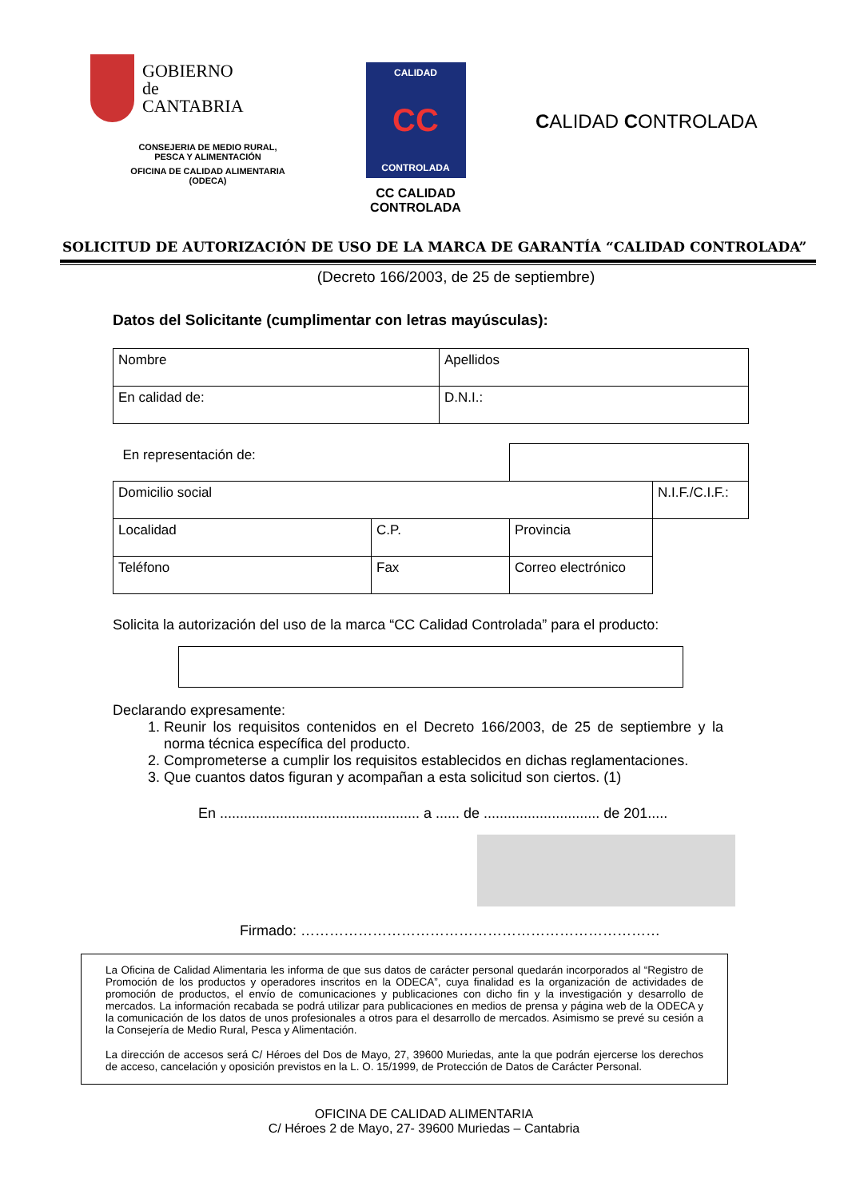GOBIERNO
de
CANTABRIA
CONSEJERIA DE MEDIO RURAL,
PESCA Y ALIMENTACIÓN
OFICINA DE CALIDAD ALIMENTARIA
(ODECA)
CALIDAD
CC
CONTROLADA
CC CALIDAD
CONTROLADA
CALIDAD CONTROLADA
SOLICITUD DE AUTORIZACIÓN DE USO DE LA MARCA DE GARANTÍA “CALIDAD CONTROLADA”
(Decreto 166/2003, de 25 de septiembre)
Datos del Solicitante (cumplimentar con letras mayúsculas):
| Nombre | Apellidos |
| En calidad de: | D.N.I.: |
| En representación de: | | | |
| Domicilio social | | | N.I.F./C.I.F.: |
| Localidad | C.P. | | Provincia |
| Teléfono | Fax | Correo electrónico | |
Solicita la autorización del uso de la marca “CC Calidad Controlada” para el producto:
Declarando expresamente:
1. Reunir los requisitos contenidos en el Decreto 166/2003, de 25 de septiembre y la norma técnica específica del producto.
2. Comprometerse a cumplir los requisitos establecidos en dichas reglamentaciones.
3. Que cuantos datos figuran y acompañan a esta solicitud son ciertos. (1)
En .................................................. a ...... de ............................. de 201.....
Firmado: …………………………………………………………………
La Oficina de Calidad Alimentaria les informa de que sus datos de carácter personal quedarán incorporados al “Registro de Promoción de los productos y operadores inscritos en la ODECA”, cuya finalidad es la organización de actividades de promoción de productos, el envío de comunicaciones y publicaciones con dicho fin y la investigación y desarrollo de mercados. La información recabada se podrá utilizar para publicaciones en medios de prensa y página web de la ODECA y la comunicación de los datos de unos profesionales a otros para el desarrollo de mercados. Asimismo se prevé su cesión a la Consejería de Medio Rural, Pesca y Alimentación.
La dirección de accesos será C/ Héroes del Dos de Mayo, 27, 39600 Muriedas, ante la que podrán ejercerse los derechos de acceso, cancelación y oposición previstos en la L. O. 15/1999, de Protección de Datos de Carácter Personal.
OFICINA DE CALIDAD ALIMENTARIA
C/ Héroes 2 de Mayo, 27- 39600 Muriedas – Cantabria